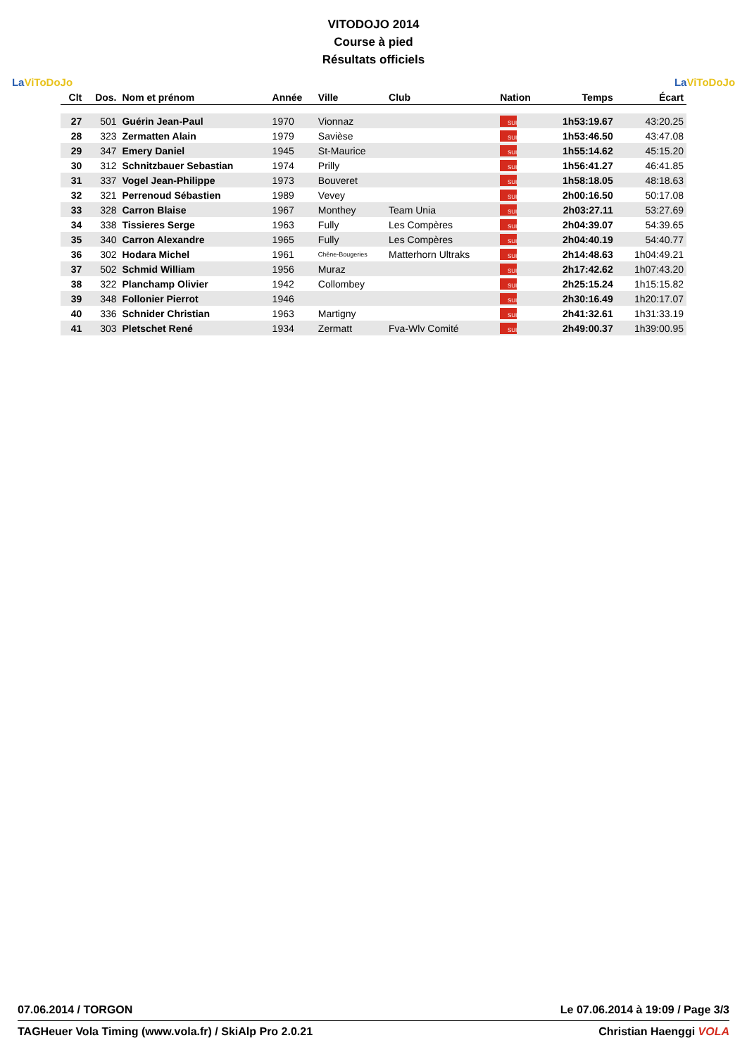La ViToDoJo
VITODOJO 2014
Course à pied
Résultats officiels
La ViToDoJo
| Clt | Dos. | Nom et prénom | Année | Ville | Club | Nation | Temps | Écart |
| --- | --- | --- | --- | --- | --- | --- | --- | --- |
| 27 | 501 | Guérin Jean-Paul | 1970 | Vionnaz | | SUI | 1h53:19.67 | 43:20.25 |
| 28 | 323 | Zermatten Alain | 1979 | Savièse | | SUI | 1h53:46.50 | 43:47.08 |
| 29 | 347 | Emery Daniel | 1945 | St-Maurice | | SUI | 1h55:14.62 | 45:15.20 |
| 30 | 312 | Schnitzbauer Sebastian | 1974 | Prilly | | SUI | 1h56:41.27 | 46:41.85 |
| 31 | 337 | Vogel Jean-Philippe | 1973 | Bouveret | | SUI | 1h58:18.05 | 48:18.63 |
| 32 | 321 | Perrenoud Sébastien | 1989 | Vevey | | SUI | 2h00:16.50 | 50:17.08 |
| 33 | 328 | Carron Blaise | 1967 | Monthey | Team Unia | SUI | 2h03:27.11 | 53:27.69 |
| 34 | 338 | Tissieres Serge | 1963 | Fully | Les Compères | SUI | 2h04:39.07 | 54:39.65 |
| 35 | 340 | Carron Alexandre | 1965 | Fully | Les Compères | SUI | 2h04:40.19 | 54:40.77 |
| 36 | 302 | Hodara Michel | 1961 | Chêne-Bougeries | Matterhorn Ultraks | SUI | 2h14:48.63 | 1h04:49.21 |
| 37 | 502 | Schmid William | 1956 | Muraz | | SUI | 2h17:42.62 | 1h07:43.20 |
| 38 | 322 | Planchamp Olivier | 1942 | Collombey | | SUI | 2h25:15.24 | 1h15:15.82 |
| 39 | 348 | Follonier Pierrot | 1946 | | | SUI | 2h30:16.49 | 1h20:17.07 |
| 40 | 336 | Schnider Christian | 1963 | Martigny | | SUI | 2h41:32.61 | 1h31:33.19 |
| 41 | 303 | Pletschet René | 1934 | Zermatt | Fva-Wlv Comité | SUI | 2h49:00.37 | 1h39:00.95 |
07.06.2014 / TORGON Le 07.06.2014 à 19:09 / Page 3/3
TAGHeuer Vola Timing (www.vola.fr) / SkiAlp Pro 2.0.21 Christian Haenggi VOLA